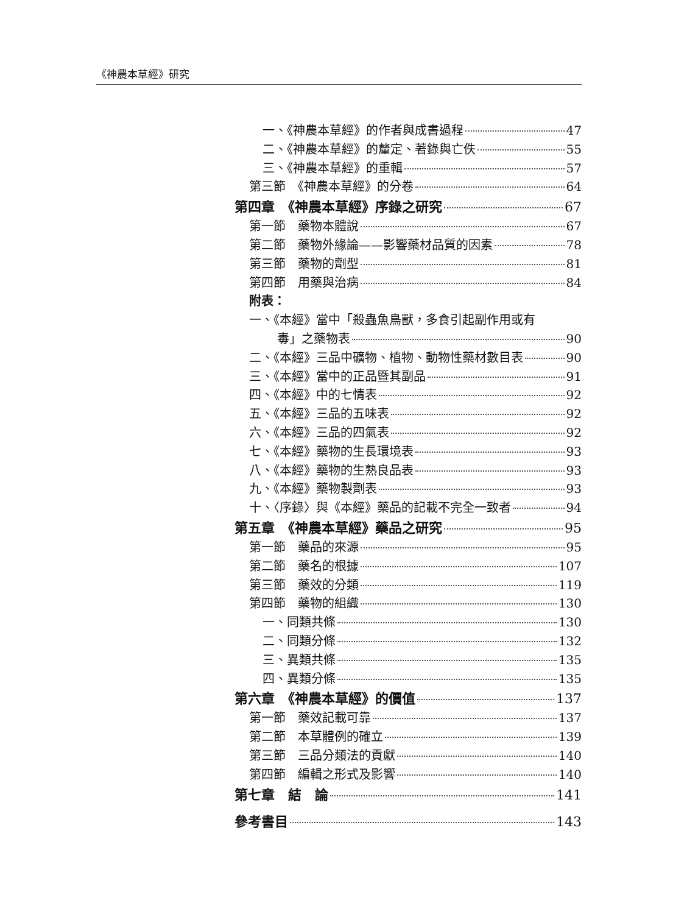《神農本草經》研究
一、《神農本草經》的作者與成書過程 47
二、《神農本草經》的釐定、著錄與亡佚 55
三、《神農本草經》的重輯 57
第三節　《神農本草經》的分卷 64
第四章　《神農本草經》序錄之研究 67
第一節　藥物本體說 67
第二節　藥物外緣論——影響藥材品質的因素 78
第三節　藥物的劑型 81
第四節　用藥與治病 84
附表：
一、《本經》當中「殺蟲魚鳥獸，多食引起副作用或有
毒」之藥物表 90
二、《本經》三品中礦物、植物、動物性藥材數目表 90
三、《本經》當中的正品暨其副品 91
四、《本經》中的七情表 92
五、《本經》三品的五味表 92
六、《本經》三品的四氣表 92
七、《本經》藥物的生長環境表 93
八、《本經》藥物的生熟良品表 93
九、《本經》藥物製劑表 93
十、〈序錄〉與《本經》藥品的記載不完全一致者 94
第五章　《神農本草經》藥品之研究 95
第一節　藥品的來源 95
第二節　藥名的根據 107
第三節　藥效的分類 119
第四節　藥物的組織 130
一、同類共條 130
二、同類分條 132
三、異類共條 135
四、異類分條 135
第六章　《神農本草經》的價值 137
第一節　藥效記載可靠 137
第二節　本草體例的確立 139
第三節　三品分類法的貢獻 140
第四節　編輯之形式及影響 140
第七章　結　論 141
參考書目 143